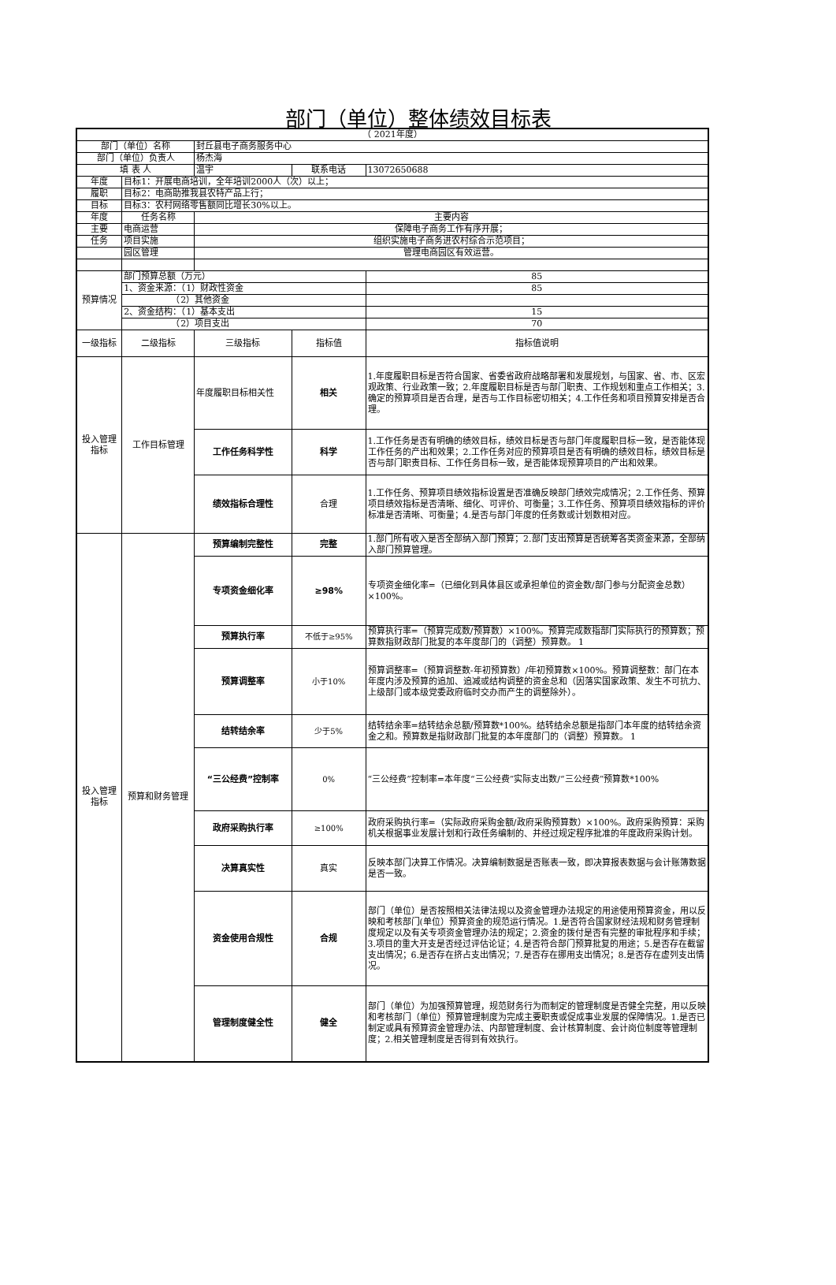部门（单位）整体绩效目标表
| （ 2021年度） | | | | |
| 部门（单位）名称 | | 封丘县电子商务服务中心 | | |
| 部门（单位）负责人 | | 杨杰海 | | |
| 填 表 人 | | 温宇 | 联系电话 | 13072650688 |
| 年度 | 目标1：开展电商培训，全年培训2000人（次）以上； | | | |
| 履职 | 目标2：电商助推我县农特产品上行； | | | |
| 目标 | 目标3：农村网络零售额同比增长30%以上。 | | | |
| 年度 | 任务名称 | 主要内容 | | |
| 主要 | 电商运营 | 保障电子商务工作有序开展； | | |
| 任务 | 项目实施 | 组织实施电子商务进农村综合示范项目； | | |
| | 园区管理 | 管理电商园区有效运营。 | | |
| 预算情况 | 部门预算总额（万元） | | | 85 |
| | 1、资金来源：（1）财政性资金 | | | 85 |
| | （2）其他资金 | | | |
| | 2、资金结构：（1）基本支出 | | | 15 |
| | （2）项目支出 | | | 70 |
| 一级指标 | 二级指标 | 三级指标 | 指标值 | 指标值说明 |
| 投入管理指标 | 工作目标管理 | 年度履职目标相关性 | 相关 | 1.年度履职目标是否符合国家、省委省政府战略部署和发展规划，与国家、省、市、区宏观政策、行业政策一致；2.年度履职目标是否与部门职责、工作规划和重点工作相关；3.确定的预算项目是否合理，是否与工作目标密切相关；4.工作任务和项目预算安排是否合理。 |
| | | 工作任务科学性 | 科学 | 1.工作任务是否有明确的绩效目标，绩效目标是否与部门年度履职目标一致，是否能体现工作任务的产出和效果；2.工作任务对应的预算项目是否有明确的绩效目标，绩效目标是否与部门职责目标、工作任务目标一致，是否能体现预算项目的产出和效果。 |
| | | 绩效指标合理性 | 合理 | 1.工作任务、预算项目绩效指标设置是否准确反映部门绩效完成情况；2.工作任务、预算项目绩效指标是否清晰、细化、可评价、可衡量；3.工作任务、预算项目绩效指标的评价标准是否清晰、可衡量；4.是否与部门年度的任务数或计划数相对应。 |
| 投入管理指标 | 预算和财务管理 | 预算编制完整性 | 完整 | 1.部门所有收入是否全部纳入部门预算；2.部门支出预算是否统筹各类资金来源，全部纳入部门预算管理。 |
| | | 专项资金细化率 | ≥98% | 专项资金细化率=（已细化到具体县区或承担单位的资金数/部门参与分配资金总数）×100%。 |
| | | 预算执行率 | 不低于≥95% | 预算执行率=（预算完成数/预算数）×100%。预算完成数指部门实际执行的预算数；预算数指财政部门批复的本年度部门的（调整）预算数。 1 |
| | | 预算调整率 | 小于10% | 预算调整率=（预算调整数-年初预算数）/年初预算数×100%。预算调整数：部门在本年度内涉及预算的追加、追减或结构调整的资金总和（因落实国家政策、发生不可抗力、上级部门或本级党委政府临时交办而产生的调整除外）。 |
| | | 结转结余率 | 少于5% | 结转结余率=结转结余总额/预算数*100%。结转结余总额是指部门本年度的结转结余资金之和。预算数是指财政部门批复的本年度部门的（调整）预算数。 1 |
| | | “三公经费”控制率 | 0% | “三公经费”控制率=本年度“三公经费”实际支出数/“三公经费”预算数*100% |
| | | 政府采购执行率 | ≥100% | 政府采购执行率=（实际政府采购金额/政府采购预算数）×100%。政府采购预算：采购机关根据事业发展计划和行政任务编制的、并经过规定程序批准的年度政府采购计划。 |
| | | 决算真实性 | 真实 | 反映本部门决算工作情况。决算编制数据是否账表一致，即决算报表数据与会计账簿数据是否一致。 |
| | | 资金使用合规性 | 合规 | 部门（单位）是否按照相关法律法规以及资金管理办法规定的用途使用预算资金，用以反映和考核部门(单位）预算资金的规范运行情况。1.是否符合国家财经法规和财务管理制度规定以及有关专项资金管理办法的规定；2.资金的拨付是否有完整的审批程序和手续；3.项目的重大开支是否经过评估论证；4.是否符合部门预算批复的用途；5.是否存在截留支出情况；6.是否存在挤占支出情况；7.是否存在挪用支出情况；8.是否存在虚列支出情况。 |
| | | 管理制度健全性 | 健全 | 部门（单位）为加强预算管理，规范财务行为而制定的管理制度是否健全完整，用以反映和考核部门（单位）预算管理制度为完成主要职责或促成事业发展的保障情况。1.是否已制定或具有预算资金管理办法、内部管理制度、会计核算制度、会计岗位制度等管理制度；2.相关管理制度是否得到有效执行。 |